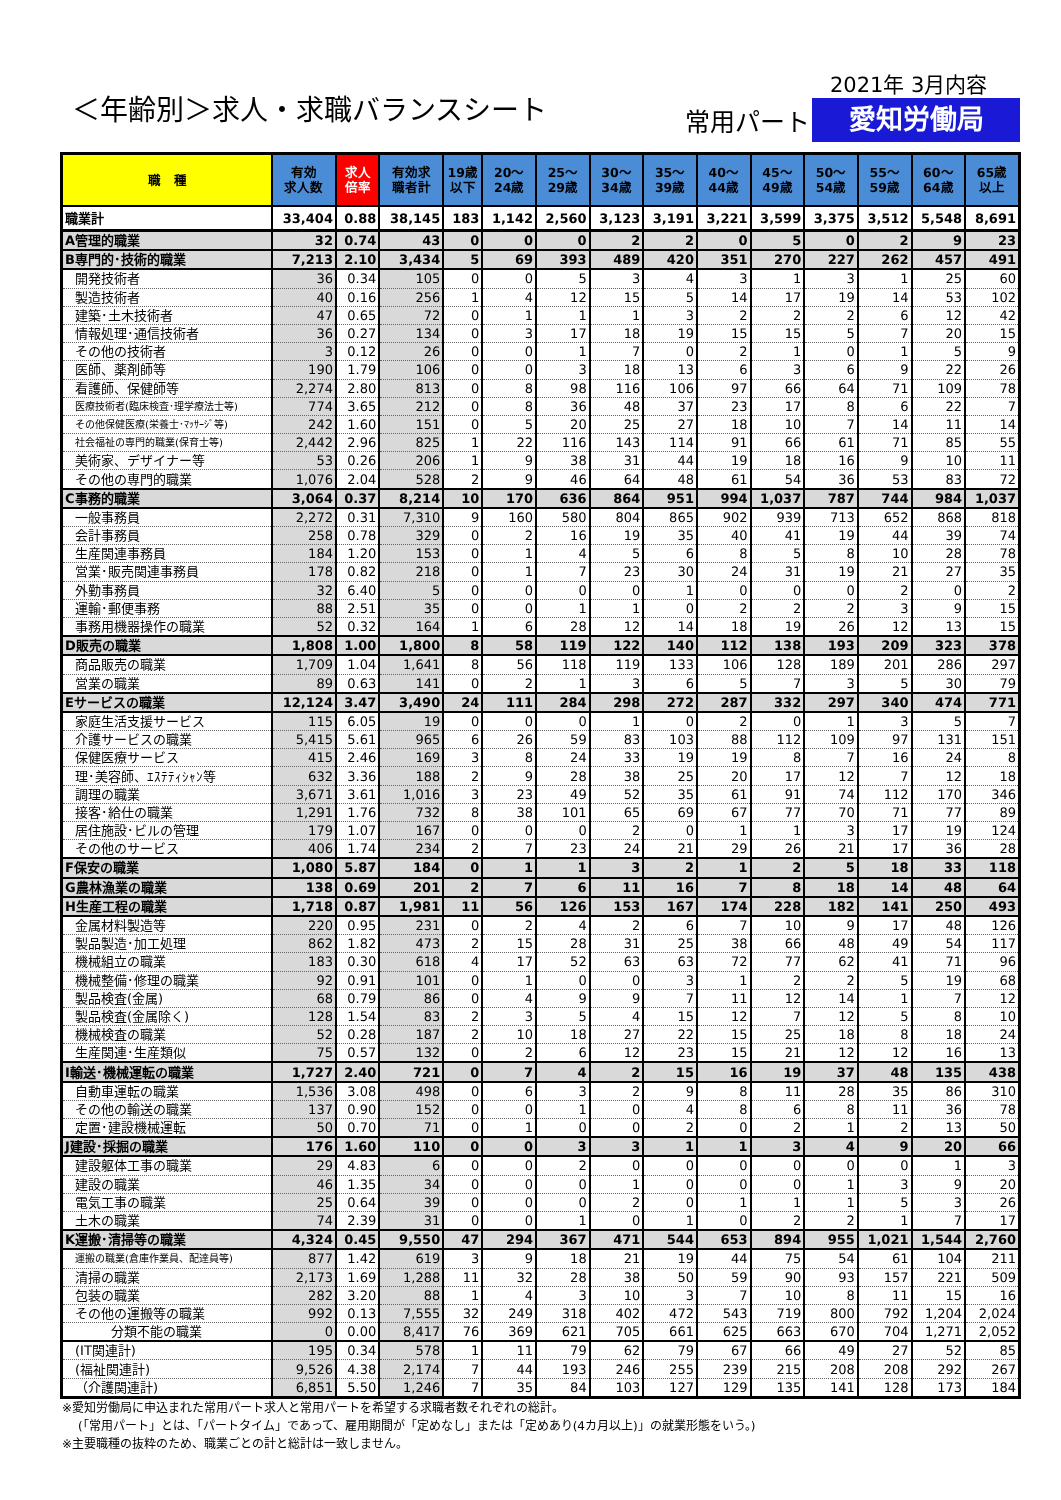2021年 3月内容
＜年齢別＞求人・求職バランスシート 常用パート 愛知労働局
| 職 種 | 有効 求人数 | 求人 倍率 | 有効求 職者計 | 19歳 以下 | 20～ 24歳 | 25～ 29歳 | 30～ 34歳 | 35～ 39歳 | 40～ 44歳 | 45～ 49歳 | 50～ 54歳 | 55～ 59歳 | 60～ 64歳 | 65歳 以上 |
| --- | --- | --- | --- | --- | --- | --- | --- | --- | --- | --- | --- | --- | --- | --- |
| 職業計 | 33,404 | 0.88 | 38,145 | 183 | 1,142 | 2,560 | 3,123 | 3,191 | 3,221 | 3,599 | 3,375 | 3,512 | 5,548 | 8,691 |
| A管理的職業 | 32 | 0.74 | 43 | 0 | 0 | 0 | 2 | 2 | 0 | 5 | 0 | 2 | 9 | 23 |
| B専門的･技術的職業 | 7,213 | 2.10 | 3,434 | 5 | 69 | 393 | 489 | 420 | 351 | 270 | 227 | 262 | 457 | 491 |
| 開発技術者 | 36 | 0.34 | 105 | 0 | 0 | 5 | 3 | 4 | 3 | 1 | 3 | 1 | 25 | 60 |
| 製造技術者 | 40 | 0.16 | 256 | 1 | 4 | 12 | 15 | 5 | 14 | 17 | 19 | 14 | 53 | 102 |
| 建築･土木技術者 | 47 | 0.65 | 72 | 0 | 1 | 1 | 1 | 3 | 2 | 2 | 2 | 6 | 12 | 42 |
| 情報処理･通信技術者 | 36 | 0.27 | 134 | 0 | 3 | 17 | 18 | 19 | 15 | 15 | 5 | 7 | 20 | 15 |
| その他の技術者 | 3 | 0.12 | 26 | 0 | 0 | 1 | 7 | 0 | 2 | 1 | 0 | 1 | 5 | 9 |
| 医師、薬剤師等 | 190 | 1.79 | 106 | 0 | 0 | 3 | 18 | 13 | 6 | 3 | 6 | 9 | 22 | 26 |
| 看護師、保健師等 | 2,274 | 2.80 | 813 | 0 | 8 | 98 | 116 | 106 | 97 | 66 | 64 | 71 | 109 | 78 |
| 医療技術者(臨床検査･理学療法士等) | 774 | 3.65 | 212 | 0 | 8 | 36 | 48 | 37 | 23 | 17 | 8 | 6 | 22 | 7 |
| その他保健医療(栄養士･ﾏｯｻｰｼﾞ等) | 242 | 1.60 | 151 | 0 | 5 | 20 | 25 | 27 | 18 | 10 | 7 | 14 | 11 | 14 |
| 社会福祉の専門的職業(保育士等) | 2,442 | 2.96 | 825 | 1 | 22 | 116 | 143 | 114 | 91 | 66 | 61 | 71 | 85 | 55 |
| 美術家、デザイナー等 | 53 | 0.26 | 206 | 1 | 9 | 38 | 31 | 44 | 19 | 18 | 16 | 9 | 10 | 11 |
| その他の専門的職業 | 1,076 | 2.04 | 528 | 2 | 9 | 46 | 64 | 48 | 61 | 54 | 36 | 53 | 83 | 72 |
| C事務的職業 | 3,064 | 0.37 | 8,214 | 10 | 170 | 636 | 864 | 951 | 994 | 1,037 | 787 | 744 | 984 | 1,037 |
| 一般事務員 | 2,272 | 0.31 | 7,310 | 9 | 160 | 580 | 804 | 865 | 902 | 939 | 713 | 652 | 868 | 818 |
| 会計事務員 | 258 | 0.78 | 329 | 0 | 2 | 16 | 19 | 35 | 40 | 41 | 19 | 44 | 39 | 74 |
| 生産関連事務員 | 184 | 1.20 | 153 | 0 | 1 | 4 | 5 | 6 | 8 | 5 | 8 | 10 | 28 | 78 |
| 営業･販売関連事務員 | 178 | 0.82 | 218 | 0 | 1 | 7 | 23 | 30 | 24 | 31 | 19 | 21 | 27 | 35 |
| 外勤事務員 | 32 | 6.40 | 5 | 0 | 0 | 0 | 0 | 1 | 0 | 0 | 0 | 2 | 0 | 2 |
| 運輸･郵便事務 | 88 | 2.51 | 35 | 0 | 0 | 1 | 1 | 0 | 2 | 2 | 2 | 3 | 9 | 15 |
| 事務用機器操作の職業 | 52 | 0.32 | 164 | 1 | 6 | 28 | 12 | 14 | 18 | 19 | 26 | 12 | 13 | 15 |
| D販売の職業 | 1,808 | 1.00 | 1,800 | 8 | 58 | 119 | 122 | 140 | 112 | 138 | 193 | 209 | 323 | 378 |
| 商品販売の職業 | 1,709 | 1.04 | 1,641 | 8 | 56 | 118 | 119 | 133 | 106 | 128 | 189 | 201 | 286 | 297 |
| 営業の職業 | 89 | 0.63 | 141 | 0 | 2 | 1 | 3 | 6 | 5 | 7 | 3 | 5 | 30 | 79 |
| Eサービスの職業 | 12,124 | 3.47 | 3,490 | 24 | 111 | 284 | 298 | 272 | 287 | 332 | 297 | 340 | 474 | 771 |
| 家庭生活支援サービス | 115 | 6.05 | 19 | 0 | 0 | 0 | 1 | 0 | 2 | 0 | 1 | 3 | 5 | 7 |
| 介護サービスの職業 | 5,415 | 5.61 | 965 | 6 | 26 | 59 | 83 | 103 | 88 | 112 | 109 | 97 | 131 | 151 |
| 保健医療サービス | 415 | 2.46 | 169 | 3 | 8 | 24 | 33 | 19 | 19 | 8 | 7 | 16 | 24 | 8 |
| 理･美容師、ｴｽﾃﾃｨｼｬﾝ等 | 632 | 3.36 | 188 | 2 | 9 | 28 | 38 | 25 | 20 | 17 | 12 | 7 | 12 | 18 |
| 調理の職業 | 3,671 | 3.61 | 1,016 | 3 | 23 | 49 | 52 | 35 | 61 | 91 | 74 | 112 | 170 | 346 |
| 接客･給仕の職業 | 1,291 | 1.76 | 732 | 8 | 38 | 101 | 65 | 69 | 67 | 77 | 70 | 71 | 77 | 89 |
| 居住施設･ビルの管理 | 179 | 1.07 | 167 | 0 | 0 | 0 | 2 | 0 | 1 | 1 | 3 | 17 | 19 | 124 |
| その他のサービス | 406 | 1.74 | 234 | 2 | 7 | 23 | 24 | 21 | 29 | 26 | 21 | 17 | 36 | 28 |
| F保安の職業 | 1,080 | 5.87 | 184 | 0 | 1 | 1 | 3 | 2 | 1 | 2 | 5 | 18 | 33 | 118 |
| G農林漁業の職業 | 138 | 0.69 | 201 | 2 | 7 | 6 | 11 | 16 | 7 | 8 | 18 | 14 | 48 | 64 |
| H生産工程の職業 | 1,718 | 0.87 | 1,981 | 11 | 56 | 126 | 153 | 167 | 174 | 228 | 182 | 141 | 250 | 493 |
| 金属材料製造等 | 220 | 0.95 | 231 | 0 | 2 | 4 | 2 | 6 | 7 | 10 | 9 | 17 | 48 | 126 |
| 製品製造･加工処理 | 862 | 1.82 | 473 | 2 | 15 | 28 | 31 | 25 | 38 | 66 | 48 | 49 | 54 | 117 |
| 機械組立の職業 | 183 | 0.30 | 618 | 4 | 17 | 52 | 63 | 63 | 72 | 77 | 62 | 41 | 71 | 96 |
| 機械整備･修理の職業 | 92 | 0.91 | 101 | 0 | 1 | 0 | 0 | 3 | 1 | 2 | 2 | 5 | 19 | 68 |
| 製品検査(金属) | 68 | 0.79 | 86 | 0 | 4 | 9 | 9 | 7 | 11 | 12 | 14 | 1 | 7 | 12 |
| 製品検査(金属除く) | 128 | 1.54 | 83 | 2 | 3 | 5 | 4 | 15 | 12 | 7 | 12 | 5 | 8 | 10 |
| 機械検査の職業 | 52 | 0.28 | 187 | 2 | 10 | 18 | 27 | 22 | 15 | 25 | 18 | 8 | 18 | 24 |
| 生産関連･生産類似 | 75 | 0.57 | 132 | 0 | 2 | 6 | 12 | 23 | 15 | 21 | 12 | 12 | 16 | 13 |
| I輸送･機械運転の職業 | 1,727 | 2.40 | 721 | 0 | 7 | 4 | 2 | 15 | 16 | 19 | 37 | 48 | 135 | 438 |
| 自動車運転の職業 | 1,536 | 3.08 | 498 | 0 | 6 | 3 | 2 | 9 | 8 | 11 | 28 | 35 | 86 | 310 |
| その他の輸送の職業 | 137 | 0.90 | 152 | 0 | 0 | 1 | 0 | 4 | 8 | 6 | 8 | 11 | 36 | 78 |
| 定置･建設機械運転 | 50 | 0.70 | 71 | 0 | 1 | 0 | 0 | 2 | 0 | 2 | 1 | 2 | 13 | 50 |
| J建設･採掘の職業 | 176 | 1.60 | 110 | 0 | 0 | 3 | 3 | 1 | 1 | 3 | 4 | 9 | 20 | 66 |
| 建設躯体工事の職業 | 29 | 4.83 | 6 | 0 | 0 | 2 | 0 | 0 | 0 | 0 | 0 | 0 | 1 | 3 |
| 建設の職業 | 46 | 1.35 | 34 | 0 | 0 | 0 | 1 | 0 | 0 | 0 | 1 | 3 | 9 | 20 |
| 電気工事の職業 | 25 | 0.64 | 39 | 0 | 0 | 0 | 2 | 0 | 1 | 1 | 1 | 5 | 3 | 26 |
| 土木の職業 | 74 | 2.39 | 31 | 0 | 0 | 1 | 0 | 1 | 0 | 2 | 2 | 1 | 7 | 17 |
| K運搬･清掃等の職業 | 4,324 | 0.45 | 9,550 | 47 | 294 | 367 | 471 | 544 | 653 | 894 | 955 | 1,021 | 1,544 | 2,760 |
| 運搬の職業(倉庫作業員、配達員等) | 877 | 1.42 | 619 | 3 | 9 | 18 | 21 | 19 | 44 | 75 | 54 | 61 | 104 | 211 |
| 清掃の職業 | 2,173 | 1.69 | 1,288 | 11 | 32 | 28 | 38 | 50 | 59 | 90 | 93 | 157 | 221 | 509 |
| 包装の職業 | 282 | 3.20 | 88 | 1 | 4 | 3 | 10 | 3 | 7 | 10 | 8 | 11 | 15 | 16 |
| その他の運搬等の職業 | 992 | 0.13 | 7,555 | 32 | 249 | 318 | 402 | 472 | 543 | 719 | 800 | 792 | 1,204 | 2,024 |
| 分類不能の職業 | 0 | 0.00 | 8,417 | 76 | 369 | 621 | 705 | 661 | 625 | 663 | 670 | 704 | 1,271 | 2,052 |
| (IT関連計) | 195 | 0.34 | 578 | 1 | 11 | 79 | 62 | 79 | 67 | 66 | 49 | 27 | 52 | 85 |
| (福祉関連計) | 9,526 | 4.38 | 2,174 | 7 | 44 | 193 | 246 | 255 | 239 | 215 | 208 | 208 | 292 | 267 |
| （介護関連計) | 6,851 | 5.50 | 1,246 | 7 | 35 | 84 | 103 | 127 | 129 | 135 | 141 | 128 | 173 | 184 |
※愛知労働局に申込まれた常用パート求人と常用パートを希望する求職者数それぞれの総計。
(「常用パート」とは、「パートタイム」であって、雇用期間が「定めなし」または「定めあり(4カ月以上)」の就業形態をいう。)
※主要職種の抜粋のため、職業ごとの計と総計は一致しません。